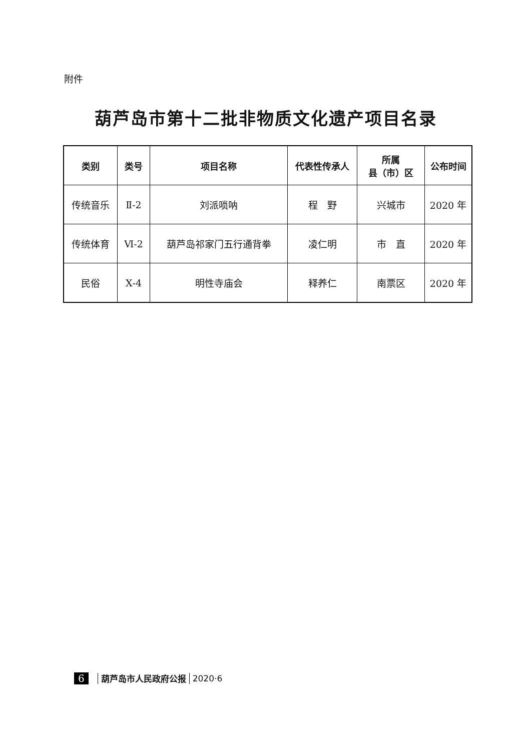附件
葫芦岛市第十二批非物质文化遗产项目名录
| 类别 | 类号 | 项目名称 | 代表性传承人 | 所属 县（市）区 | 公布时间 |
| --- | --- | --- | --- | --- | --- |
| 传统音乐 | Ⅱ-2 | 刘派唢呐 | 程 野 | 兴城市 | 2020 年 |
| 传统体育 | Ⅵ-2 | 葫芦岛祁家门五行通背拳 | 凌仁明 | 市 直 | 2020 年 |
| 民俗 | Ⅹ-4 | 明性寺庙会 | 释养仁 | 南票区 | 2020 年 |
6 葫芦岛市人民政府公报 2020·6